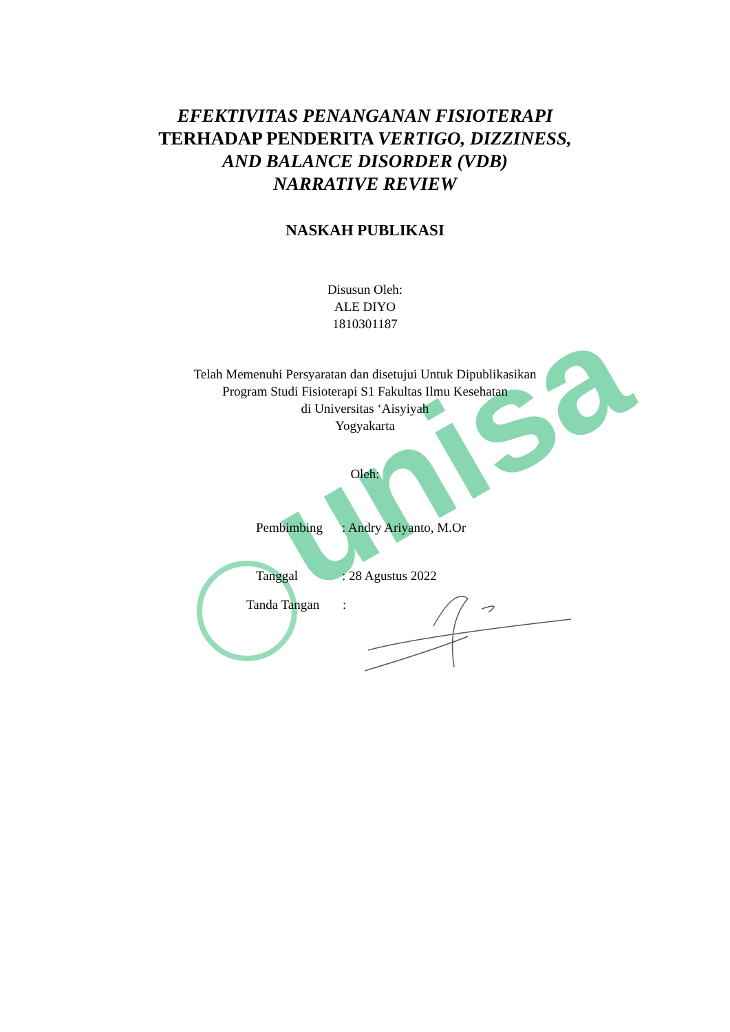unisa
EFEKTIVITAS PENANGANAN FISIOTERAPI
TERHADAP PENDERITA VERTIGO, DIZZINESS,
AND BALANCE DISORDER (VDB)
NARRATIVE REVIEW
NASKAH PUBLIKASI
Disusun Oleh:
ALE DIYO
1810301187
Telah Memenuhi Persyaratan dan disetujui Untuk Dipublikasikan
Program Studi Fisioterapi S1 Fakultas Ilmu Kesehatan
di Universitas ‘Aisyiyah
Yogyakarta
Oleh:
Pembimbing: Andry Ariyanto, M.Or
Tanggal: 28 Agustus 2022
Tanda Tangan: